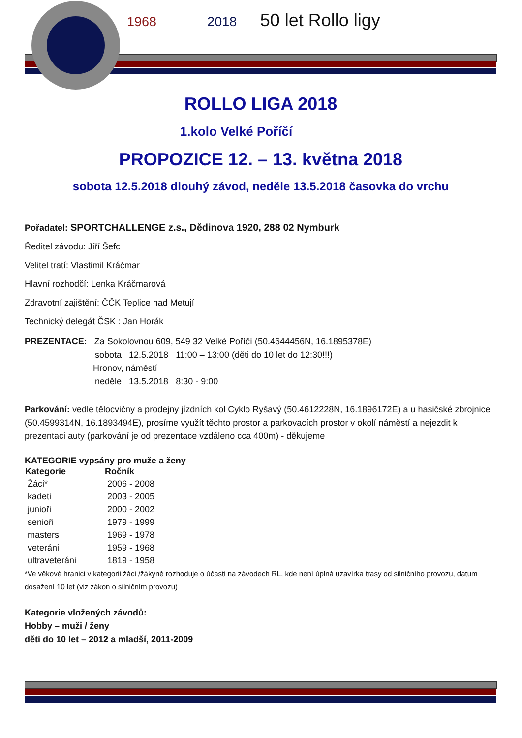1968 2018 50 let Rollo ligy
ROLLO LIGA 2018
1.kolo Velké Poříčí
PROPOZICE 12. – 13. května 2018
sobota 12.5.2018 dlouhý závod, neděle 13.5.2018 časovka do vrchu
Pořadatel: SPORTCHALLENGE z.s., Dědinova 1920, 288 02 Nymburk
Ředitel závodu: Jiří Šefc
Velitel tratí: Vlastimil Kráčmar
Hlavní rozhodčí: Lenka Kráčmarová
Zdravotní zajištění: ČČK Teplice nad Metují
Technický delegát ČSK : Jan Horák
PREZENTACE: Za Sokolovnou 609, 549 32 Velké Poříčí (50.4644456N, 16.1895378E)
sobota 12.5.2018 11:00 – 13:00 (děti do 10 let do 12:30!!!)
Hronov, náměstí
neděle 13.5.2018 8:30 - 9:00
Parkování: vedle tělocvičny a prodejny jízdních kol Cyklo Ryšavý (50.4612228N, 16.1896172E) a u hasičské zbrojnice (50.4599314N, 16.1893494E), prosíme využít těchto prostor a parkovacích prostor v okolí náměstí a nejezdit k prezentaci auty (parkování je od prezentace vzdáleno cca 400m) - děkujeme
KATEGORIE vypsány pro muže a ženy
| Kategorie | Ročník |
| --- | --- |
| Žáci* | 2006 - 2008 |
| kadeti | 2003 - 2005 |
| junioři | 2000 - 2002 |
| senioři | 1979 - 1999 |
| masters | 1969 - 1978 |
| veteráni | 1959 - 1968 |
| ultraveteráni | 1819 - 1958 |
*Ve věkové hranici v kategorii žáci /žákyně rozhoduje o účasti na závodech RL, kde není úplná uzavírka trasy od silničního provozu, datum dosažení 10 let (viz zákon o silničním provozu)
Kategorie vložených závodů:
Hobby – muži / ženy
děti do 10 let – 2012 a mladší, 2011-2009